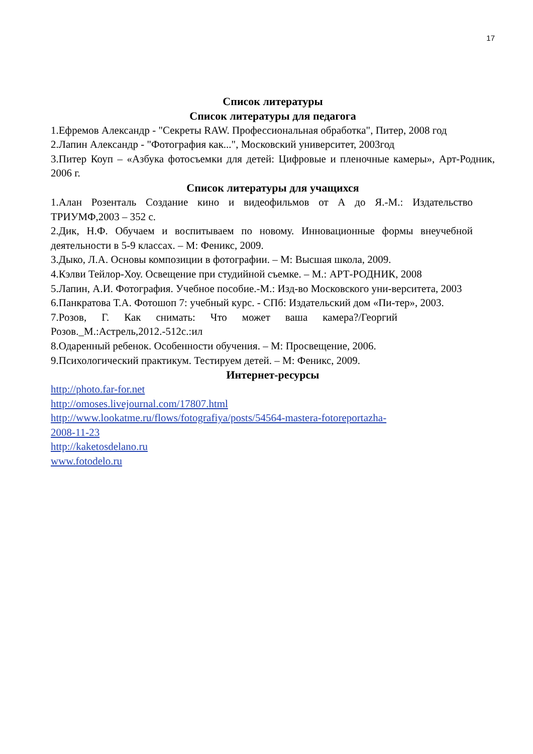17
Список литературы
Список литературы для педагога
1.Ефремов Александр - "Секреты RAW. Профессиональная обработка", Питер, 2008 год
2.Лапин Александр - "Фотография как...", Московский университет, 2003год
3.Питер Коуп – «Азбука фотосъемки для детей: Цифровые и пленочные камеры», Арт-Родник, 2006 г.
Список литературы для учащихся
1.Алан Розенталь Создание кино и видеофильмов от А до Я.-М.: Издательство ТРИУМФ,2003 – 352 с.
2.Дик, Н.Ф. Обучаем и воспитываем по новому. Инновационные формы внеучебной деятельности в 5-9 классах. – М: Феникс, 2009.
3.Дыко, Л.А. Основы композиции в фотографии. – М: Высшая школа, 2009.
4.Кэлви Тейлор-Хоу. Освещение при студийной съемке. – М.: АРТ-РОДНИК, 2008
5.Лапин, А.И. Фотография. Учебное пособие.-М.: Изд-во Московского уни-верситета, 2003
6.Панкратова Т.А. Фотошоп 7: учебный курс. - СПб: Издательский дом «Пи-тер», 2003.
7.Розов, Г. Как снимать: Что может ваша камера?/Георгий Розов._М.:Астрель,2012.-512с.:ил
8.Одаренный ребенок. Особенности обучения. – М: Просвещение, 2006.
9.Психологический практикум. Тестируем детей. – М: Феникс, 2009.
Интернет-ресурсы
http://photo.far-for.net
http://omoses.livejournal.com/17807.html
http://www.lookatme.ru/flows/fotografiya/posts/54564-mastera-fotoreportazha-
2008-11-23
http://kaketosdelano.ru
www.fotodelo.ru